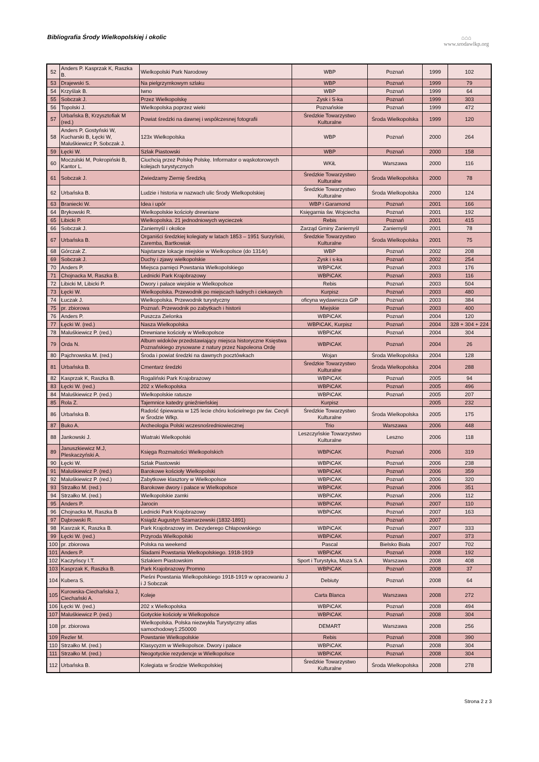Bibliografia Środy Wielkopolskiej i okolic
⌂⌂⌂
www.srodawlkp.org
| 52 | Anders P. Kasprzak K, Raszka B. | Wielkopolski Park Narodowy | WBP | Poznań | 1999 | 102 |
| 53 | Drajewski S. | Na pielgrzymkowym szlaku | WBP | Poznań | 1999 | 79 |
| 54 | Krzyślak B. | Iwno | WBP | Poznań | 1999 | 64 |
| 55 | Sobczak J. | Przez Wielkopolskę | Zysk i S-ka | Poznań | 1999 | 303 |
| 56 | Topolski J. | Wielkopolska poprzez wieki | Poznańskie | Poznań | 1999 | 472 |
| 57 | Urbańska B, Krzysztofiak M (red.) | Powiat średzki na dawnej i współczesnej fotografii | Średzkie Towarzystwo Kulturalne | Środa Wielkopolska | 1999 | 120 |
| 58 | Anders P, Gostyński W, Kucharski B, Łęcki W, Maluśkiewicz P, Sobczak J. | 123x Wielkopolska | WBP | Poznań | 2000 | 264 |
| 59 | Łęcki W. | Szlak Piastowski | WBP | Poznań | 2000 | 158 |
| 60 | Moczulski M, Pokropiński B, Kantor L. | Ciuchcią przez Polskę Polskę. Informator o wąskotorowych kolejach turystycznych | WKiŁ | Warszawa | 2000 | 116 |
| 61 | Sobczak J. | Zwiedzamy Ziemię Średzką | Średzkie Towarzystwo Kulturalne | Środa Wielkopolska | 2000 | 78 |
| 62 | Urbańska B. | Ludzie i historia w nazwach ulic Środy Wielkopolskiej | Średzkie Towarzystwo Kulturalne | Środa Wielkopolska | 2000 | 124 |
| 63 | Braniecki W. | Idea i upór | WBP i Garamond | Poznań | 2001 | 166 |
| 64 | Brykowski R. | Wielkopolskie kościoły drewniane | Księgarnia św. Wojciecha | Poznań | 2001 | 192 |
| 65 | Libicki P. | Wielkopolska. 21 jednodniowych wycieczek | Rebis | Poznań | 2001 | 415 |
| 66 | Sobczak J. | Zaniemyśl i okolice | Zarząd Gminy Zaniemyśl | Zaniemyśl | 2001 | 78 |
| 67 | Urbańska B. | Organiści średzkiej kolegiaty w latach 1853 – 1951 Surzyński, Zaremba, Bartkowiak | Średzkie Towarzystwo Kulturalne | Środa Wielkopolska | 2001 | 75 |
| 68 | Górczak Z. | Najstarsze lokacje miejskie w Wielkopolsce (do 1314r) | WBP | Poznań | 2002 | 208 |
| 69 | Sobczak J. | Duchy i zjawy wielkopolskie | Zysk i s-ka | Poznań | 2002 | 254 |
| 70 | Anders P. | Miejsca pamięci Powstania Wielkopolskiego | WBPiCAK | Poznań | 2003 | 176 |
| 71 | Chojnacka M, Raszka B. | Lednicki Park Krajobrazowy | WBPiCAK | Poznań | 2003 | 116 |
| 72 | Libicki M, Libicki P. | Dwory i pałace wiejskie w Wielkopolsce | Rebis | Poznań | 2003 | 504 |
| 73 | Łęcki W. | Wielkopolska. Przewodnik po miejscach ładnych i ciekawych | Kurpisz | Poznań | 2003 | 480 |
| 74 | Łuczak J. | Wielkopolska. Przewodnik turystyczny | oficyna wydawnicza GiP | Poznań | 2003 | 384 |
| 75 | pr. zbiorowa | Poznań. Przewodnik po zabytkach i historii | Miejskie | Poznań | 2003 | 400 |
| 76 | Anders P. | Puszcza Zielonka | WBPiCAK | Poznań | 2004 | 120 |
| 77 | Łęcki W. (red.) | Nasza Wielkopolska | WBPiCAK, Kurpisz | Poznań | 2004 | 328 + 304 + 224 |
| 78 | Maluśkiewicz P. (red.) | Drewniane kościoły w Wielkopolsce | WBPiCAK | Poznań | 2004 | 304 |
| 79 | Orda N. | Album widoków przedstawiający miejsca historyczne Księstwa Poznańskiego zrysowane z natury przez Napoleona Ordę | WBPiCAK | Poznań | 2004 | 26 |
| 80 | Pajchrowska M. (red.) | Środa i powiat średzki na dawnych pocztówkach | Wojan | Środa Wielkopolska | 2004 | 128 |
| 81 | Urbańska B. | Cmentarz średzki | Średzkie Towarzystwo Kulturalne | Środa Wielkopolska | 2004 | 288 |
| 82 | Kasprzak K, Raszka B. | Rogaliński Park Krajobrazowy | WBPiCAK | Poznań | 2005 | 94 |
| 83 | Łęcki W. (red.) | 202 x Wielkopolska | WBPiCAK | Poznań | 2005 | 496 |
| 84 | Maluśkiewicz P. (red.) | Wielkopolskie ratusze | WBPiCAK | Poznań | 2005 | 207 |
| 85 | Rola Z. | Tajemnice katedry gnieźnieńskiej | Kurpisz | | 2005 | 232 |
| 86 | Urbańska B. | Radość śpiewania w 125 lecie chóru kościelnego pw św. Cecyli w Środzie Wlkp. | Średzkie Towarzystwo Kulturalne | Środa Wielkopolska | 2005 | 175 |
| 87 | Buko A. | Archeologia Polski wczesnośredniowiecznej | Trio | Warszawa | 2006 | 448 |
| 88 | Jankowski J. | Wiatraki Wielkopolski | Leszczyńskie Towarzystwo Kulturalne | Leszno | 2006 | 118 |
| 89 | Januszkiewicz M.J, Pleskaczyński A. | Księga Rozmaitości Wielkopolskich | WBPiCAK | Poznań | 2006 | 319 |
| 90 | Łęcki W. | Szlak Piastowski | WBPiCAK | Poznań | 2006 | 238 |
| 91 | Maluśkiewicz P. (red.) | Barokowe kościoły Wielkopolski | WBPiCAK | Poznań | 2006 | 359 |
| 92 | Maluśkiewicz P. (red.) | Zabytkowe klasztory w Wielkopolsce | WBPiCAK | Poznań | 2006 | 320 |
| 93 | Strzałko M. (red.) | Barokowe dwory i pałace w Wielkopolsce | WBPiCAK | Poznań | 2006 | 351 |
| 94 | Strzałko M. (red.) | Wielkopolskie zamki | WBPiCAK | Poznań | 2006 | 112 |
| 95 | Anders P. | Jarocin | WBPiCAK | Poznań | 2007 | 110 |
| 96 | Chojnacka M, Raszka B | Lednicki Park Krajobrazowy | WBPiCAK | Poznań | 2007 | 163 |
| 97 | Dąbrowski R. | Ksiądz Augustyn Szamarzewski (1832-1891) | | Poznań | 2007 | |
| 98 | Kasrzak K, Raszka B. | Park Krajobrazowy im. Dezyderego Chłapowskiego | WBPiCAK | Poznań | 2007 | 333 |
| 99 | Łęcki W. (red.) | Przyroda Wielkopolski | WBPiCAK | Poznań | 2007 | 373 |
| 100 | pr. zbiorowa | Polska na weekend | Pascal | Bielsko Biała | 2007 | 702 |
| 101 | Anders P. | Śladami Powstania Wielkopolskiego. 1918-1919 | WBPiCAK | Poznań | 2008 | 192 |
| 102 | Kaczyńscy I.T. | Szlakiem Piastowskim | Sport i Turystyka, Muza S.A | Warszawa | 2008 | 408 |
| 103 | Kasprzak K, Raszka B. | Park Krajobrazowy Promno | WBPiCAK | Poznań | 2008 | 37 |
| 104 | Kubera S. | Pieśni Powstania Wielkopolskiego 1918-1919 w opracowaniu J i J Sobczak | Debiuty | Poznań | 2008 | 64 |
| 105 | Kurowska-Ciechańska J, Ciechański A. | Koleje | Carta Blanca | Warszawa | 2008 | 272 |
| 106 | Łęcki W. (red.) | 202 x Wielkopolska | WBPiCAK | Poznań | 2008 | 494 |
| 107 | Maluśkiewicz P. (red.) | Gotyckie kościoły w Wielkopolsce | WBPiCAK | Poznań | 2008 | 304 |
| 108 | pr. zbiorowa | Wielkopolska. Polska niezwykła Turystyczny atlas samochodowy1:250000 | DEMART | Warszawa | 2008 | 256 |
| 109 | Rezler M. | Powstanie Wielkopolskie | Rebis | Poznań | 2008 | 390 |
| 110 | Strzałko M. (red.) | Klasycyzm w Wielkopolsce. Dwory i pałace | WBPiCAK | Poznań | 2008 | 304 |
| 111 | Strzałko M. (red.) | Neogotyckie rezydencje w Wielkopolsce | WBPiCAK | Poznań | 2008 | 304 |
| 112 | Urbańska B. | Kolegiata w Środzie Wielkopolskiej | Średzkie Towarzystwo Kulturalne | Środa Wielkopolska | 2008 | 278 |
Strona 2 z 3